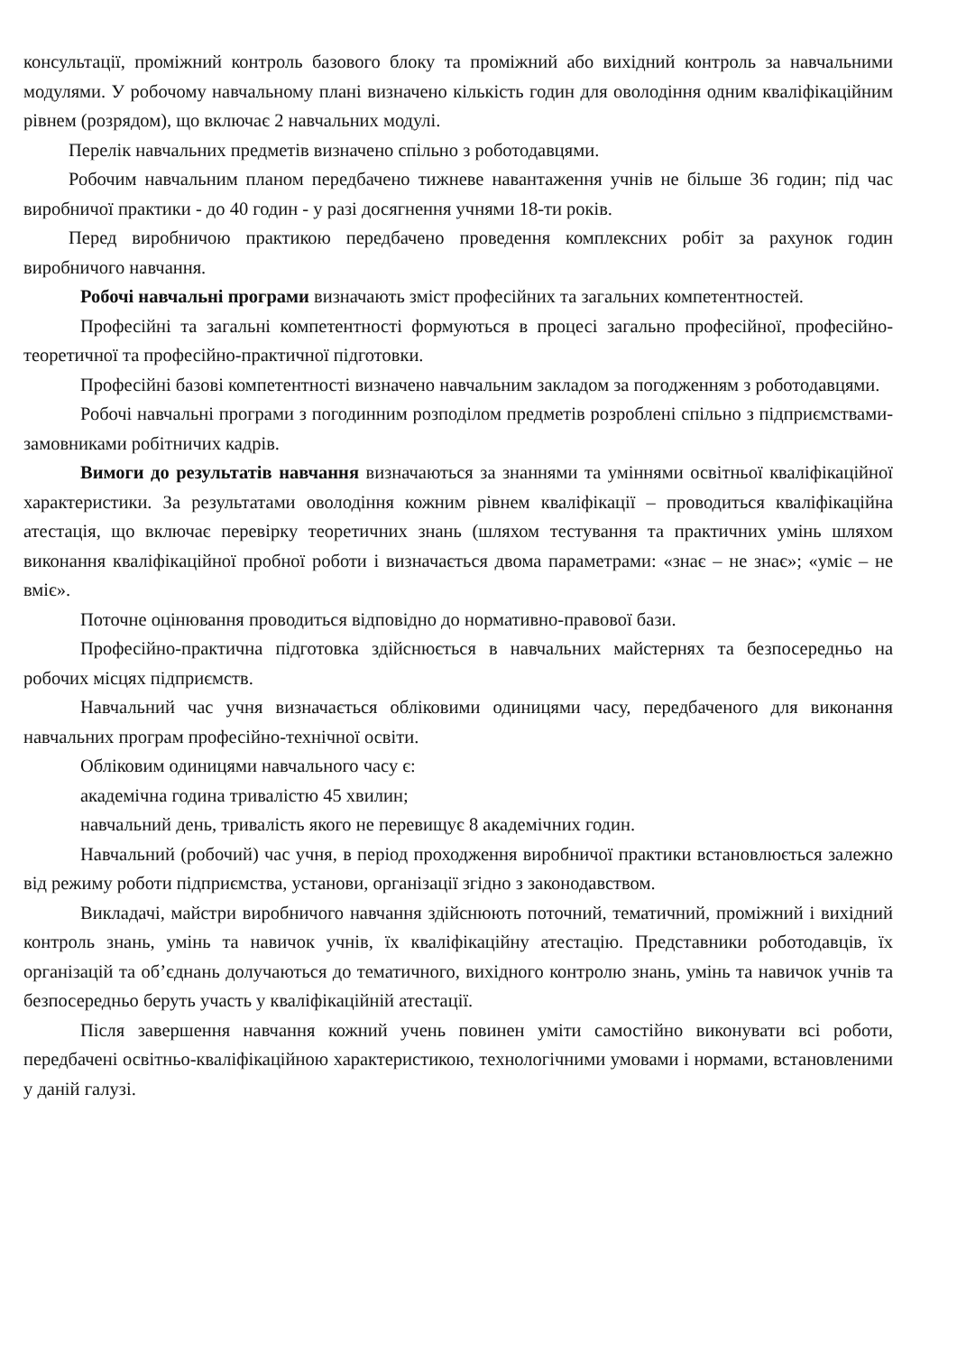консультації, проміжний контроль базового блоку та проміжний або вихідний контроль за навчальними модулями. У робочому навчальному плані визначено кількість годин для оволодіння одним кваліфікаційним рівнем (розрядом), що включає 2 навчальних модулі.
Перелік навчальних предметів визначено спільно з роботодавцями.
Робочим навчальним планом передбачено тижневе навантаження учнів не більше 36 годин; під час виробничої практики - до 40 годин - у разі досягнення учнями 18-ти років.
Перед виробничою практикою передбачено проведення комплексних робіт за рахунок годин виробничого навчання.
Робочі навчальні програми визначають зміст професійних та загальних компетентностей.
Професійні та загальні компетентності формуються в процесі загально професійної, професійно-теоретичної та професійно-практичної підготовки.
Професійні базові компетентності визначено навчальним закладом за погодженням з роботодавцями.
Робочі навчальні програми з погодинним розподілом предметів розроблені спільно з підприємствами-замовниками робітничих кадрів.
Вимоги до результатів навчання визначаються за знаннями та уміннями освітньої кваліфікаційної характеристики. За результатами оволодіння кожним рівнем кваліфікації – проводиться кваліфікаційна атестація, що включає перевірку теоретичних знань (шляхом тестування та практичних умінь шляхом виконання кваліфікаційної пробної роботи і визначається двома параметрами: «знає – не знає»; «уміє – не вміє».
Поточне оцінювання проводиться відповідно до нормативно-правової бази.
Професійно-практична підготовка здійснюється в навчальних майстернях та безпосередньо на робочих місцях підприємств.
Навчальний час учня визначається обліковими одиницями часу, передбаченого для виконання навчальних програм професійно-технічної освіти.
Обліковим одиницями навчального часу є:
академічна година тривалістю 45 хвилин;
навчальний день, тривалість якого не перевищує 8 академічних годин.
Навчальний (робочий) час учня, в період проходження виробничої практики встановлюється залежно від режиму роботи підприємства, установи, організації згідно з законодавством.
Викладачі, майстри виробничого навчання здійснюють поточний, тематичний, проміжний і вихідний контроль знань, умінь та навичок учнів, їх кваліфікаційну атестацію. Представники роботодавців, їх організацій та об’єднань долучаються до тематичного, вихідного контролю знань, умінь та навичок учнів та безпосередньо беруть участь у кваліфікаційній атестації.
Після завершення навчання кожний учень повинен уміти самостійно виконувати всі роботи, передбачені освітньо-кваліфікаційною характеристикою, технологічними умовами і нормами, встановленими у даній галузі.